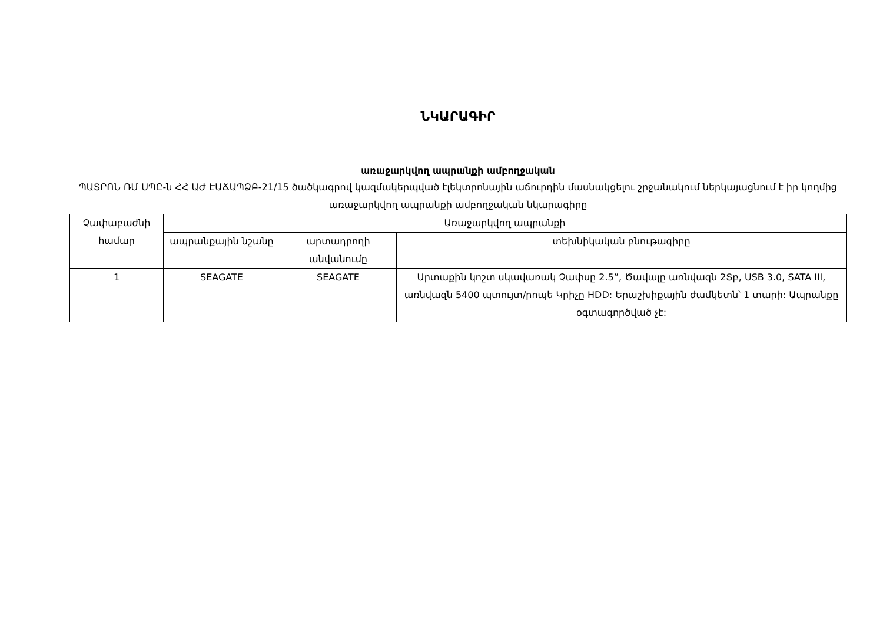ՆԿԱՐԱԳԻՐ
առաջարկվող ապրանքի ամբողջական
ՊԱՏՐՈՆ ՌՄ ՍՊԸ-ն ՀՀ ԱԺ ԷԱՃԱՊՁԲ-21/15 ծածկագրով կազմակերպված էլեկտրոնային աճուրդին մասնակցելու շրջանակում ներկայացնում է իր կողմից առաջարկվող ապրանքի ամբողջական նկարագիրը
| Չափաբաժնի համար | Առաջարկվող ապրանքի | | |
| --- | --- | --- | --- |
| | ապրանքային նշանը | արտադրողի անվանումը | տեխնիկական բնութագիրը |
| 1 | SEAGATE | SEAGATE | Արտաքին կոշտ սկավառակ Չափսը 2.5”, Ծավալը առնվազն 2Տբ, USB 3.0, SATA III, առնվազն 5400 պտույտ/րոպե Կրիչը HDD: Երաշխիքային ժամկետն՝ 1 տարի: Ապրանքը օգտագործված չէ: |